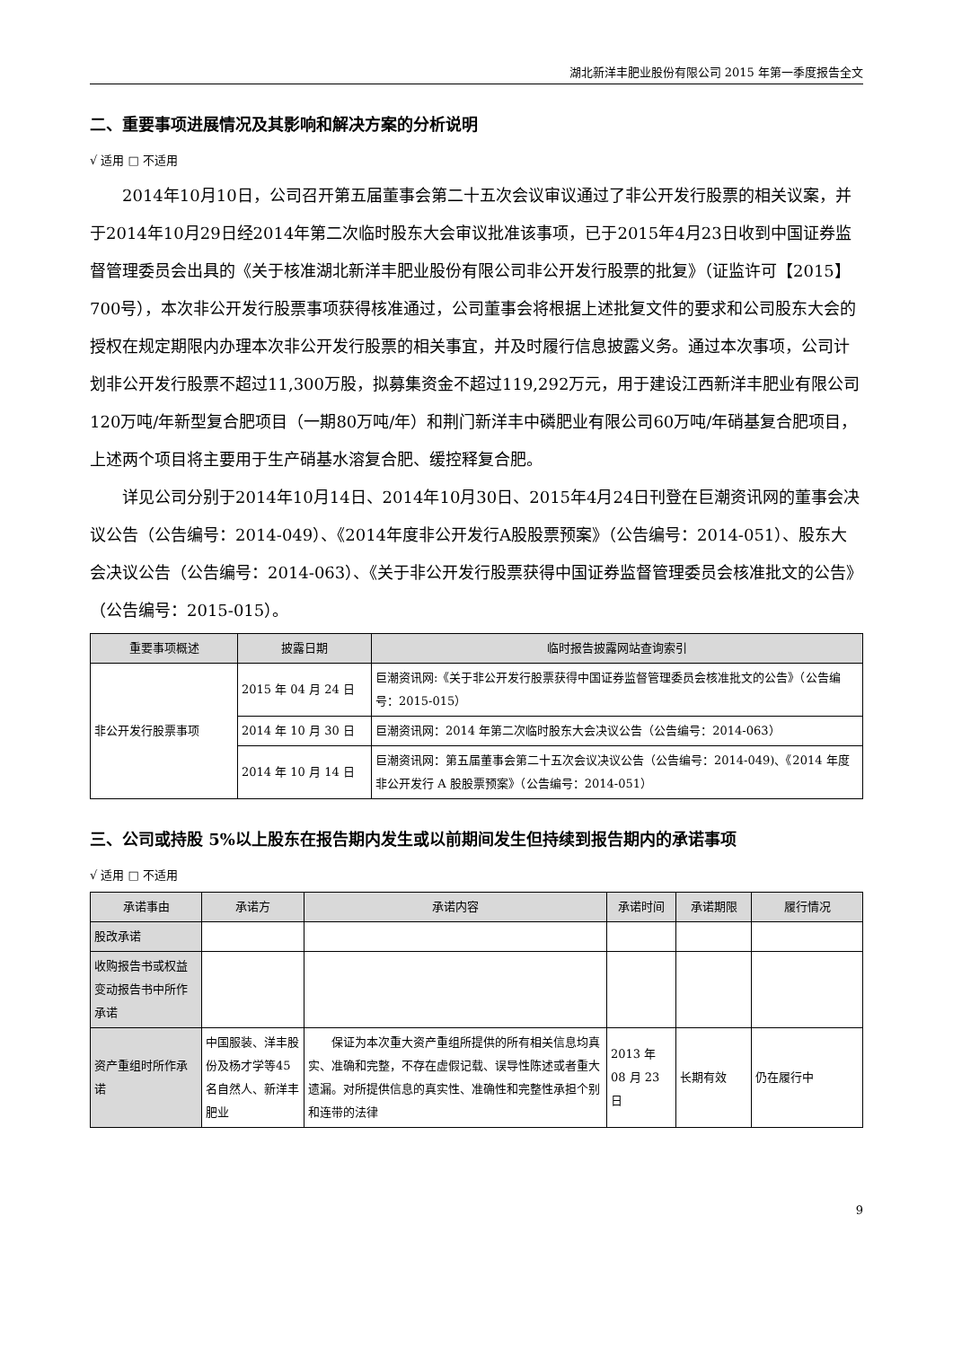湖北新洋丰肥业股份有限公司 2015 年第一季度报告全文
二、重要事项进展情况及其影响和解决方案的分析说明
√ 适用 □ 不适用
2014年10月10日，公司召开第五届董事会第二十五次会议审议通过了非公开发行股票的相关议案，并于2014年10月29日经2014年第二次临时股东大会审议批准该事项，已于2015年4月23日收到中国证券监督管理委员会出具的《关于核准湖北新洋丰肥业股份有限公司非公开发行股票的批复》（证监许可【2015】700号），本次非公开发行股票事项获得核准通过，公司董事会将根据上述批复文件的要求和公司股东大会的授权在规定期限内办理本次非公开发行股票的相关事宜，并及时履行信息披露义务。通过本次事项，公司计划非公开发行股票不超过11,300万股，拟募集资金不超过119,292万元，用于建设江西新洋丰肥业有限公司120万吨/年新型复合肥项目（一期80万吨/年）和荆门新洋丰中磷肥业有限公司60万吨/年硝基复合肥项目，上述两个项目将主要用于生产硝基水溶复合肥、缓控释复合肥。
详见公司分别于2014年10月14日、2014年10月30日、2015年4月24日刊登在巨潮资讯网的董事会决议公告（公告编号：2014-049）、《2014年度非公开发行A股股票预案》（公告编号：2014-051）、股东大会决议公告（公告编号：2014-063）、《关于非公开发行股票获得中国证券监督管理委员会核准批文的公告》（公告编号：2015-015）。
| 重要事项概述 | 披露日期 | 临时报告披露网站查询索引 |
| --- | --- | --- |
| 非公开发行股票事项 | 2015 年 04 月 24 日 | 巨潮资讯网:《关于非公开发行股票获得中国证券监督管理委员会核准批文的公告》（公告编号：2015-015） |
| | 2014 年 10 月 30 日 | 巨潮资讯网：2014 年第二次临时股东大会决议公告（公告编号：2014-063） |
| | 2014 年 10 月 14 日 | 巨潮资讯网：第五届董事会第二十五次会议决议公告（公告编号：2014-049)、《2014 年度非公开发行 A 股股票预案》（公告编号：2014-051） |
三、公司或持股 5%以上股东在报告期内发生或以前期间发生但持续到报告期内的承诺事项
√ 适用 □ 不适用
| 承诺事由 | 承诺方 | 承诺内容 | 承诺时间 | 承诺期限 | 履行情况 |
| --- | --- | --- | --- | --- | --- |
| 股改承诺 | | | | | |
| 收购报告书或权益变动报告书中所作承诺 | | | | | |
| 资产重组时所作承诺 | 中国服装、洋丰股份及杨才学等45名自然人、新洋丰肥业 | 保证为本次重大资产重组所提供的所有相关信息均真实、准确和完整，不存在虚假记载、误导性陈述或者重大遗漏。对所提供信息的真实性、准确性和完整性承担个别和连带的法律 | 2013 年 08 月 23 日 | 长期有效 | 仍在履行中 |
9